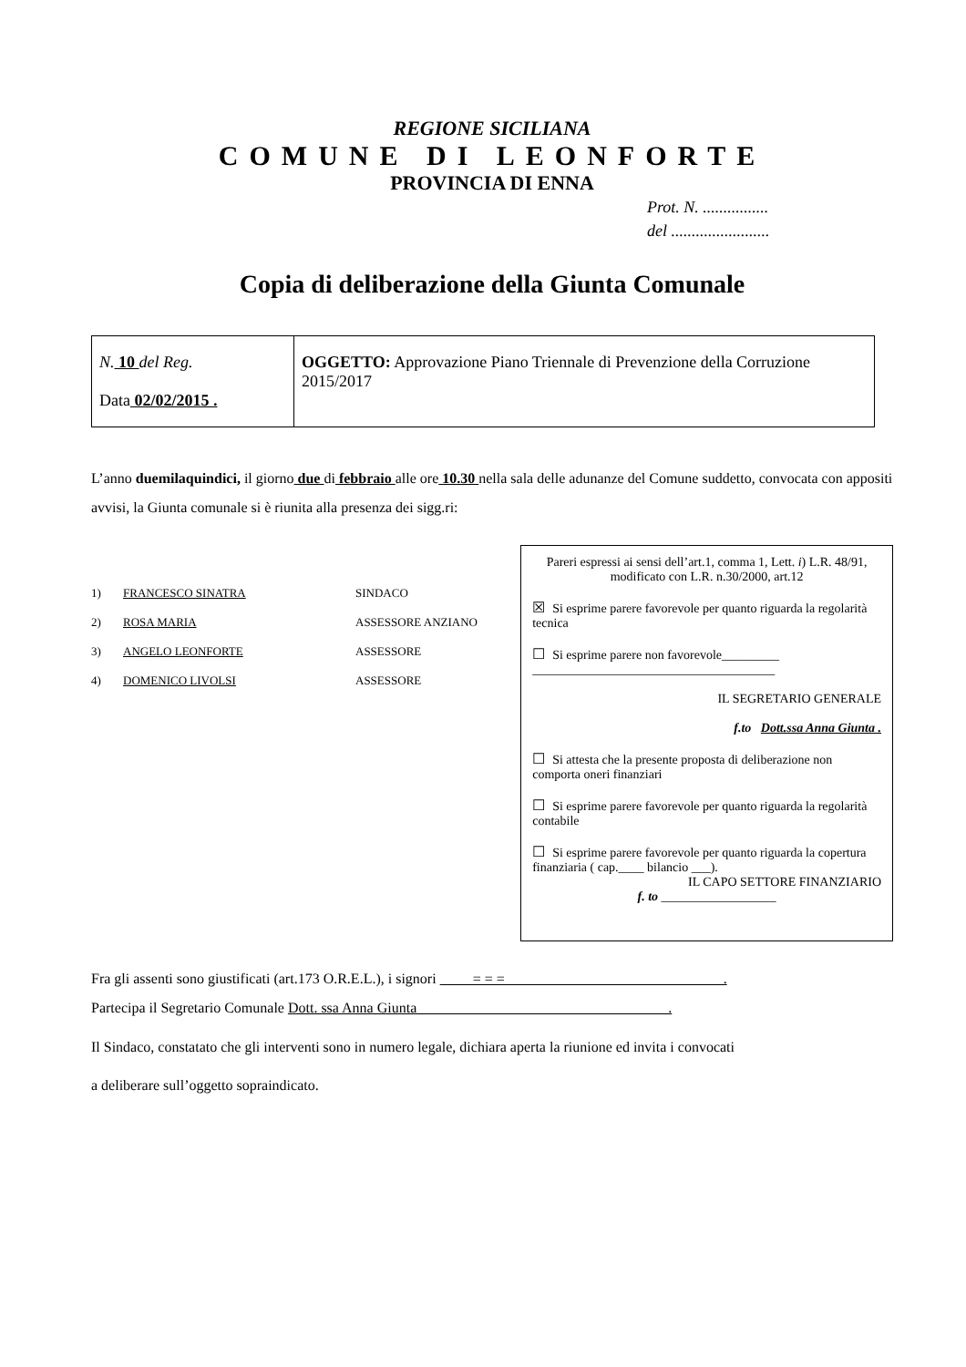REGIONE SICILIANA
COMUNE DI LEONFORTE
PROVINCIA DI ENNA
Prot. N. ................
del ........................
Copia di deliberazione della Giunta Comunale
| N. 10 del Reg. Data 02/02/2015 . | OGGETTO: Approvazione Piano Triennale di Prevenzione della Corruzione 2015/2017 |
L’anno duemilaquindici, il giorno due di febbraio alle ore 10.30 nella sala delle adunanze del Comune suddetto, convocata con appositi avvisi, la Giunta comunale si è riunita alla presenza dei sigg.ri:
1) FRANCESCO SINATRA SINDACO
2) ROSA MARIA ASSESSORE ANZIANO
3) ANGELO LEONFORTE ASSESSORE
4) DOMENICO LIVOLSI ASSESSORE
Pareri espressi ai sensi dell’art.1, comma 1, Lett. i) L.R. 48/91, modificato con L.R. n.30/2000, art.12
☒ Si esprime parere favorevole per quanto riguarda la regolarità tecnica
☐ Si esprime parere non favorevole_________
______________________________________
IL SEGRETARIO GENERALE
f.to Dott.ssa Anna Giunta .
☐ Si attesta che la presente proposta di deliberazione non comporta oneri finanziari
☐ Si esprime parere favorevole per quanto riguarda la regolarità contabile
☐ Si esprime parere favorevole per quanto riguarda la copertura finanziaria ( cap.____ bilancio ___).
IL CAPO SETTORE FINANZIARIO
f. to __________________
Fra gli assenti sono giustificati (art.173 O.R.E.L.), i signori = = = .
Partecipa il Segretario Comunale Dott. ssa Anna Giunta .
Il Sindaco, constatato che gli interventi sono in numero legale, dichiara aperta la riunione ed invita i convocati
a deliberare sull’oggetto sopraindicato.